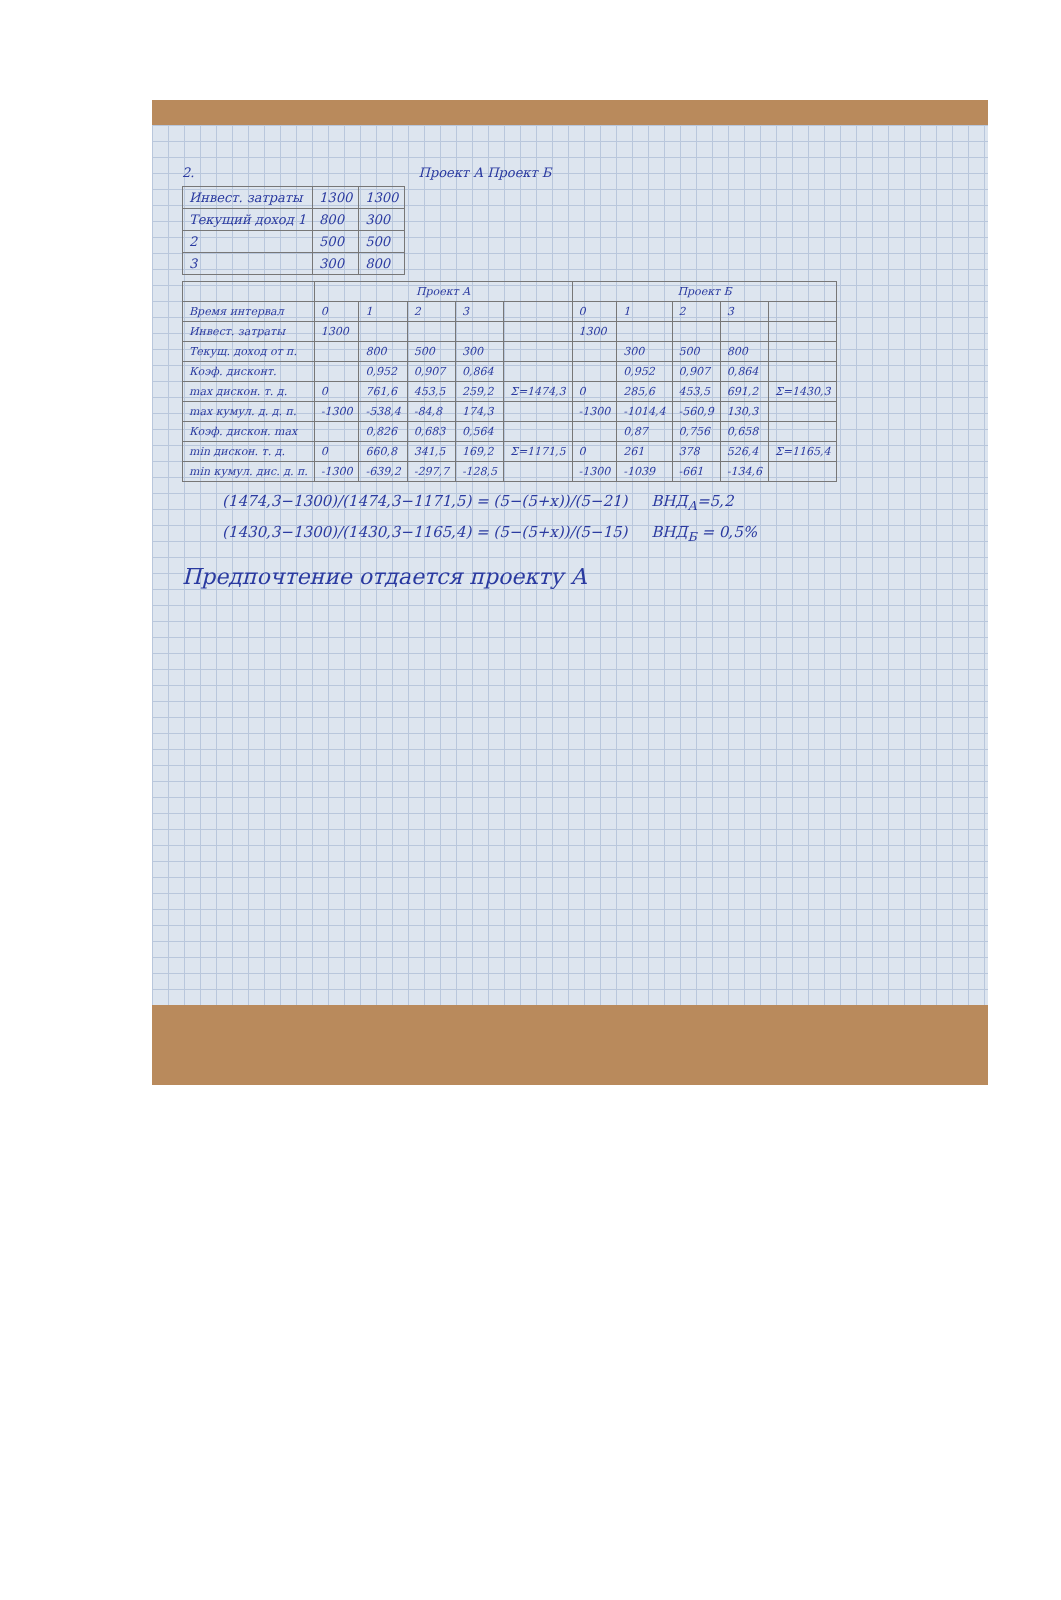2. Проект А Проект Б
| Инвест. затраты | 1300 | 1300 |
| Текущий доход 1 | 800 | 300 |
| 2 | 500 | 500 |
| 3 | 300 | 800 |
| | Проект А | | | | | Проект Б | | | | |
| --- | --- | --- | --- | --- | --- | --- | --- | --- | --- | --- |
| Время интервал | 0 | 1 | 2 | 3 | | 0 | 1 | 2 | 3 | |
| Инвест. затраты | 1300 | | | | | 1300 | | | | |
| Текущ. доход от п. | | 800 | 500 | 300 | | | 300 | 500 | 800 | |
| Коэф. дисконт. | | 0,952 | 0,907 | 0,864 | | | 0,952 | 0,907 | 0,864 | |
| max дискон. т. д. | 0 | 761,6 | 453,5 | 259,2 | Σ=1474,3 | 0 | 285,6 | 453,5 | 691,2 | Σ=1430,3 |
| max кумул. д. д. п. | -1300 | -538,4 | -84,8 | 174,3 | | -1300 | -1014,4 | -560,9 | 130,3 | |
| Коэф. дискон. max | | 0,826 | 0,683 | 0,564 | | | 0,87 | 0,756 | 0,658 | |
| min дискон. т. д. | 0 | 660,8 | 341,5 | 169,2 | Σ=1171,5 | 0 | 261 | 378 | 526,4 | Σ=1165,4 |
| min кумул. дис. д. п. | -1300 | -639,2 | -297,7 | -128,5 | | -1300 | -1039 | -661 | -134,6 | |
(1474,3−1300)/(1474,3−1171,5) = (5−(5+x))/(5−21) ВНД<sub>А</sub>=5,2
(1430,3−1300)/(1430,3−1165,4) = (5−(5+x))/(5−15) ВНД<sub>Б</sub> = 0,5%
Предпочтение отдается проекту А